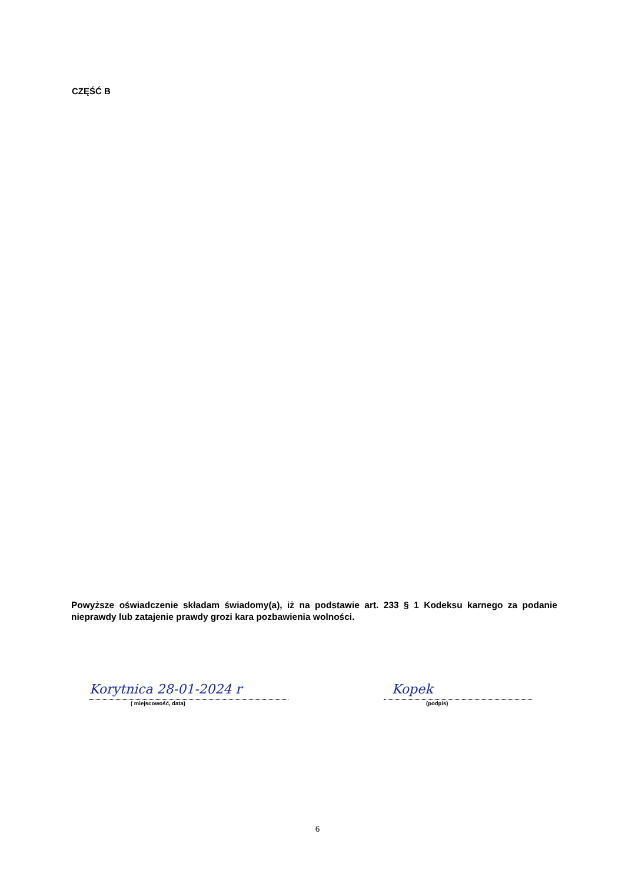CZĘŚĆ B
Powyższe oświadczenie składam świadomy(a), iż na podstawie art. 233 § 1 Kodeksu karnego za podanie nieprawdy lub zatajenie prawdy grozi kara pozbawienia wolności.
Korytnica 28-01-2024 r
( miejscowość, data)
Kopek
(podpis)
6